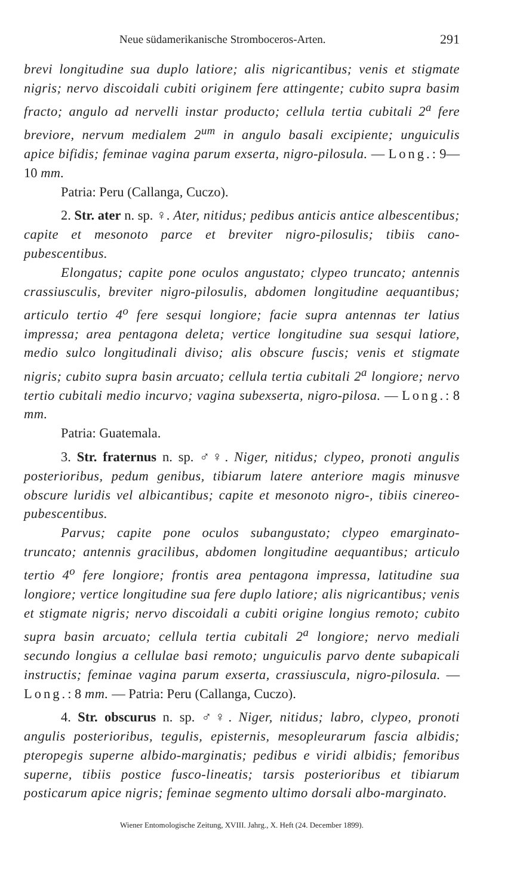Neue südamerikanische Stromboceros-Arten. 291
brevi longitudine sua duplo latiore; alis nigricantibus; venis et stigmate nigris; nervo discoidali cubiti originem fere attingente; cubito supra basim fracto; angulo ad nervelli instar producto; cellula tertia cubitali 2<sup>a</sup> fere breviore, nervum medialem 2<sup>um</sup> in angulo basali excipiente; unguiculis apice bifidis; feminae vagina parum exserta, nigro-pilosula. — Long.: 9—10 mm.
Patria: Peru (Callanga, Cuczo).
2. Str. ater n. sp. ♀. Ater, nitidus; pedibus anticis antice albescentibus; capite et mesonoto parce et breviter nigro-pilosulis; tibiis cano-pubescentibus.
Elongatus; capite pone oculos angustato; clypeo truncato; antennis crassiusculis, breviter nigro-pilosulis, abdomen longitudine aequantibus; articulo tertio 4<sup>o</sup> fere sesqui longiore; facie supra antennas ter latius impressa; area pentagona deleta; vertice longitudine sua sesqui latiore, medio sulco longitudinali diviso; alis obscure fuscis; venis et stigmate nigris; cubito supra basin arcuato; cellula tertia cubitali 2<sup>a</sup> longiore; nervo tertio cubitali medio incurvo; vagina subexserta, nigro-pilosa. — Long.: 8 mm.
Patria: Guatemala.
3. Str. fraternus n. sp. ♂♀. Niger, nitidus; clypeo, pronoti angulis posterioribus, pedum genibus, tibiarum latere anteriore magis minusve obscure luridis vel albicantibus; capite et mesonoto nigro-, tibiis cinereo-pubescentibus.
Parvus; capite pone oculos subangustato; clypeo emarginato-truncato; antennis gracilibus, abdomen longitudine aequantibus; articulo tertio 4<sup>o</sup> fere longiore; frontis area pentagona impressa, latitudine sua longiore; vertice longitudine sua fere duplo latiore; alis nigricantibus; venis et stigmate nigris; nervo discoidali a cubiti origine longius remoto; cubito supra basin arcuato; cellula tertia cubitali 2<sup>a</sup> longiore; nervo mediali secundo longius a cellulae basi remoto; unguiculis parvo dente subapicali instructis; feminae vagina parum exserta, crassiuscula, nigro-pilosula. — Long.: 8 mm. — Patria: Peru (Callanga, Cuczo).
4. Str. obscurus n. sp. ♂♀. Niger, nitidus; labro, clypeo, pronoti angulis posterioribus, tegulis, episternis, mesopleurarum fascia albidis; pteropegis superne albido-marginatis; pedibus e viridi albidis; femoribus superne, tibiis postice fusco-lineatis; tarsis posterioribus et tibiarum posticarum apice nigris; feminae segmento ultimo dorsali albo-marginato.
Wiener Entomologische Zeitung, XVIII. Jahrg., X. Heft (24. December 1899).